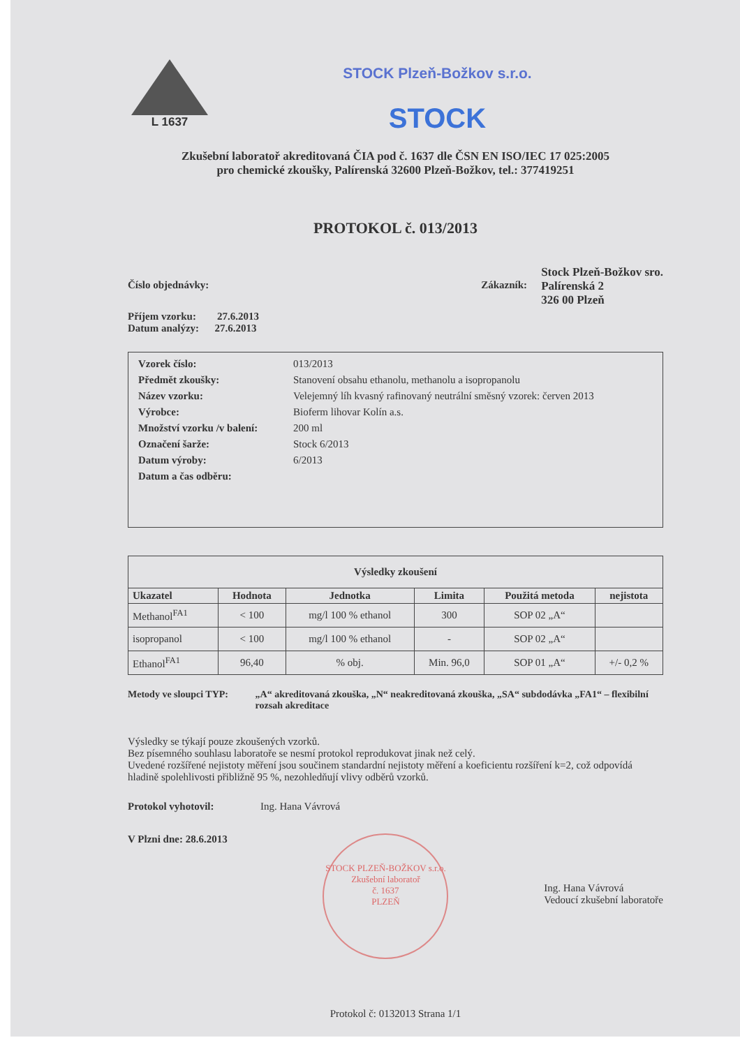L 1637
STOCK Plzeň-Božkov s.r.o.
STOCK
Zkušební laboratoř akreditovaná ČIA pod č. 1637 dle ČSN EN ISO/IEC 17 025:2005
pro chemické zkoušky, Palírenská 32600 Plzeň-Božkov, tel.: 377419251
PROTOKOL č. 013/2013
Číslo objednávky:
Příjem vzorku: 27.6.2013
Datum analýzy: 27.6.2013
Zákazník:
Stock Plzeň-Božkov sro.
Palírenská 2
326 00 Plzeň
| Vzorek číslo: | 013/2013 |
| Předmět zkoušky: | Stanovení obsahu ethanolu, methanolu a isopropanolu |
| Název vzorku: | Velejemný líh kvasný rafinovaný neutrální směsný vzorek: červen 2013 |
| Výrobce: | Bioferm lihovar Kolín a.s. |
| Množství vzorku /v balení: | 200 ml |
| Označení šarže: | Stock 6/2013 |
| Datum výroby: | 6/2013 |
| Datum a čas odběru: | |
| Výsledky zkoušení | | | | | |
| --- | --- | --- | --- | --- | --- |
| Ukazatel | Hodnota | Jednotka | Limita | Použitá metoda | nejistota |
| Methanol<sup>FA1</sup> | < 100 | mg/l 100 % ethanol | 300 | SOP 02 „A“ | |
| isopropanol | < 100 | mg/l 100 % ethanol | - | SOP 02 „A“ | |
| Ethanol<sup>FA1</sup> | 96,40 | % obj. | Min. 96,0 | SOP 01 „A“ | +/- 0,2 % |
Metody ve sloupci TYP: „A“ akreditovaná zkouška, „N“ neakreditovaná zkouška, „SA“ subdodávka „FA1“ – flexibilní rozsah akreditace
Výsledky se týkají pouze zkoušených vzorků.
Bez písemného souhlasu laboratoře se nesmí protokol reprodukovat jinak než celý.
Uvedené rozšířené nejistoty měření jsou součinem standardní nejistoty měření a koeficientu rozšíření k=2, což odpovídá hladině spolehlivosti přibližně 95 %, nezohledňují vlivy odběrů vzorků.
Protokol vyhotovil: Ing. Hana Vávrová
V Plzni dne: 28.6.2013
STOCK PLZEŇ-BOŽKOV s.r.o.
Zkušební laboratoř
č. 1637
PLZEŇ
Ing. Hana Vávrová
Vedoucí zkušební laboratoře
Protokol č: 0132013 Strana 1/1